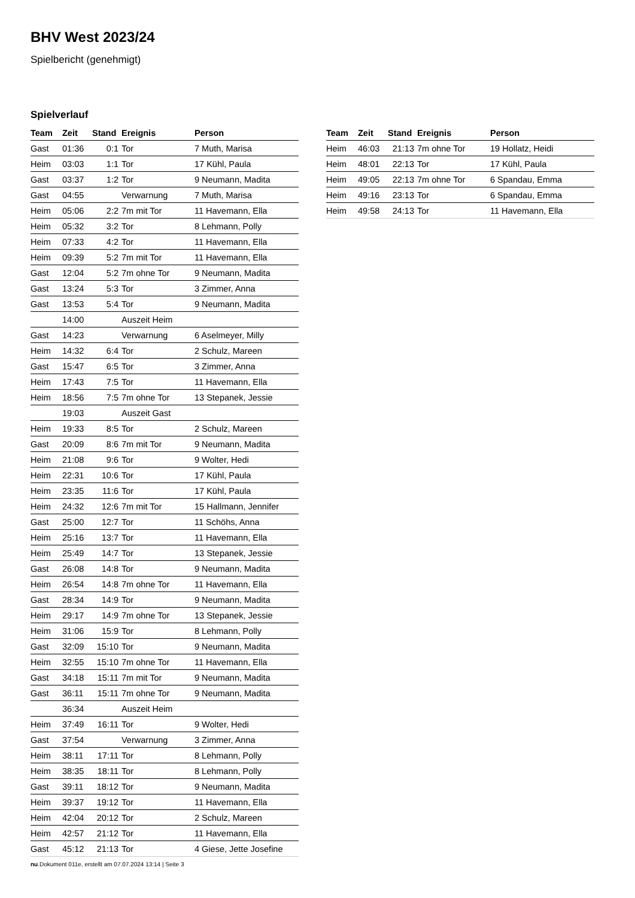BHV West 2023/24
Spielbericht (genehmigt)
Spielverlauf
| Team | Zeit | Stand | Ereignis | Person |
| --- | --- | --- | --- | --- |
| Gast | 01:36 | 0:1 | Tor | 7 Muth, Marisa |
| Heim | 03:03 | 1:1 | Tor | 17 Kühl, Paula |
| Gast | 03:37 | 1:2 | Tor | 9 Neumann, Madita |
| Gast | 04:55 | | Verwarnung | 7 Muth, Marisa |
| Heim | 05:06 | 2:2 | 7m mit Tor | 11 Havemann, Ella |
| Heim | 05:32 | 3:2 | Tor | 8 Lehmann, Polly |
| Heim | 07:33 | 4:2 | Tor | 11 Havemann, Ella |
| Heim | 09:39 | 5:2 | 7m mit Tor | 11 Havemann, Ella |
| Gast | 12:04 | 5:2 | 7m ohne Tor | 9 Neumann, Madita |
| Gast | 13:24 | 5:3 | Tor | 3 Zimmer, Anna |
| Gast | 13:53 | 5:4 | Tor | 9 Neumann, Madita |
| | 14:00 | | Auszeit Heim | |
| Gast | 14:23 | | Verwarnung | 6 Aselmeyer, Milly |
| Heim | 14:32 | 6:4 | Tor | 2 Schulz, Mareen |
| Gast | 15:47 | 6:5 | Tor | 3 Zimmer, Anna |
| Heim | 17:43 | 7:5 | Tor | 11 Havemann, Ella |
| Heim | 18:56 | 7:5 | 7m ohne Tor | 13 Stepanek, Jessie |
| | 19:03 | | Auszeit Gast | |
| Heim | 19:33 | 8:5 | Tor | 2 Schulz, Mareen |
| Gast | 20:09 | 8:6 | 7m mit Tor | 9 Neumann, Madita |
| Heim | 21:08 | 9:6 | Tor | 9 Wolter, Hedi |
| Heim | 22:31 | 10:6 | Tor | 17 Kühl, Paula |
| Heim | 23:35 | 11:6 | Tor | 17 Kühl, Paula |
| Heim | 24:32 | 12:6 | 7m mit Tor | 15 Hallmann, Jennifer |
| Gast | 25:00 | 12:7 | Tor | 11 Schöhs, Anna |
| Heim | 25:16 | 13:7 | Tor | 11 Havemann, Ella |
| Heim | 25:49 | 14:7 | Tor | 13 Stepanek, Jessie |
| Gast | 26:08 | 14:8 | Tor | 9 Neumann, Madita |
| Heim | 26:54 | 14:8 | 7m ohne Tor | 11 Havemann, Ella |
| Gast | 28:34 | 14:9 | Tor | 9 Neumann, Madita |
| Heim | 29:17 | 14:9 | 7m ohne Tor | 13 Stepanek, Jessie |
| Heim | 31:06 | 15:9 | Tor | 8 Lehmann, Polly |
| Gast | 32:09 | 15:10 | Tor | 9 Neumann, Madita |
| Heim | 32:55 | 15:10 | 7m ohne Tor | 11 Havemann, Ella |
| Gast | 34:18 | 15:11 | 7m mit Tor | 9 Neumann, Madita |
| Gast | 36:11 | 15:11 | 7m ohne Tor | 9 Neumann, Madita |
| | 36:34 | | Auszeit Heim | |
| Heim | 37:49 | 16:11 | Tor | 9 Wolter, Hedi |
| Gast | 37:54 | | Verwarnung | 3 Zimmer, Anna |
| Heim | 38:11 | 17:11 | Tor | 8 Lehmann, Polly |
| Heim | 38:35 | 18:11 | Tor | 8 Lehmann, Polly |
| Gast | 39:11 | 18:12 | Tor | 9 Neumann, Madita |
| Heim | 39:37 | 19:12 | Tor | 11 Havemann, Ella |
| Heim | 42:04 | 20:12 | Tor | 2 Schulz, Mareen |
| Heim | 42:57 | 21:12 | Tor | 11 Havemann, Ella |
| Gast | 45:12 | 21:13 | Tor | 4 Giese, Jette Josefine |
| Team | Zeit | Stand | Ereignis | Person |
| --- | --- | --- | --- | --- |
| Heim | 46:03 | 21:13 | 7m ohne Tor | 19 Hollatz, Heidi |
| Heim | 48:01 | 22:13 | Tor | 17 Kühl, Paula |
| Heim | 49:05 | 22:13 | 7m ohne Tor | 6 Spandau, Emma |
| Heim | 49:16 | 23:13 | Tor | 6 Spandau, Emma |
| Heim | 49:58 | 24:13 | Tor | 11 Havemann, Ella |
nu.Dokument 011e, erstellt am 07.07.2024 13:14 | Seite 3